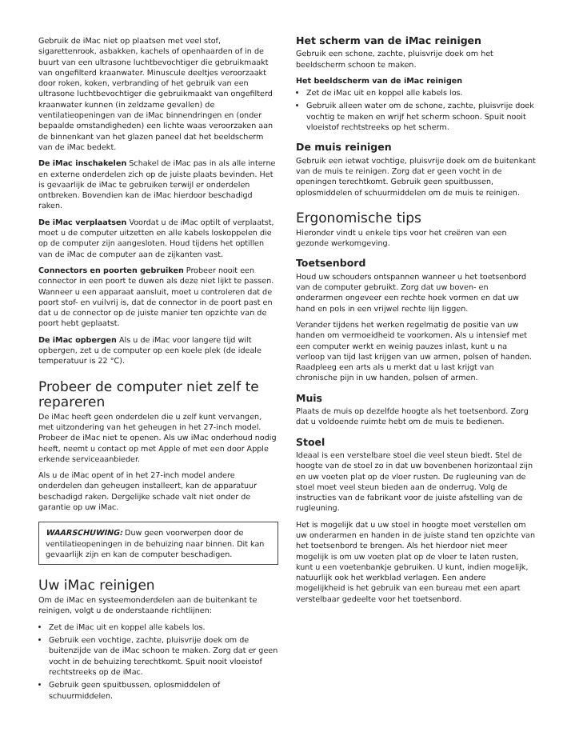Gebruik de iMac niet op plaatsen met veel stof, sigarettenrook, asbakken, kachels of openhaarden of in de buurt van een ultrasone luchtbevochtiger die gebruikmaakt van ongefilterd kraanwater. Minuscule deeltjes veroorzaakt door roken, koken, verbranding of het gebruik van een ultrasone luchtbevochtiger die gebruikmaakt van ongefilterd kraanwater kunnen (in zeldzame gevallen) de ventilatieopeningen van de iMac binnendringen en (onder bepaalde omstandigheden) een lichte waas veroorzaken aan de binnenkant van het glazen paneel dat het beeldscherm van de iMac bedekt.
De iMac inschakelen Schakel de iMac pas in als alle interne en externe onderdelen zich op de juiste plaats bevinden. Het is gevaarlijk de iMac te gebruiken terwijl er onderdelen ontbreken. Bovendien kan de iMac hierdoor beschadigd raken.
De iMac verplaatsen Voordat u de iMac optilt of verplaatst, moet u de computer uitzetten en alle kabels loskoppelen die op de computer zijn aangesloten. Houd tijdens het optillen van de iMac de computer aan de zijkanten vast.
Connectors en poorten gebruiken Probeer nooit een connector in een poort te duwen als deze niet lijkt te passen. Wanneer u een apparaat aansluit, moet u controleren dat de poort stof- en vuilvrij is, dat de connector in de poort past en dat u de connector op de juiste manier ten opzichte van de poort hebt geplaatst.
De iMac opbergen Als u de iMac voor langere tijd wilt opbergen, zet u de computer op een koele plek (de ideale temperatuur is 22 °C).
Probeer de computer niet zelf te repareren
De iMac heeft geen onderdelen die u zelf kunt vervangen, met uitzondering van het geheugen in het 27-inch model. Probeer de iMac niet te openen. Als uw iMac onderhoud nodig heeft, neemt u contact op met Apple of met een door Apple erkende serviceaanbieder.
Als u de iMac opent of in het 27-inch model andere onderdelen dan geheugen installeert, kan de apparatuur beschadigd raken. Dergelijke schade valt niet onder de garantie op uw iMac.
WAARSCHUWING: Duw geen voorwerpen door de ventilatieopeningen in de behuizing naar binnen. Dit kan gevaarlijk zijn en kan de computer beschadigen.
Uw iMac reinigen
Om de iMac en systeemonderdelen aan de buitenkant te reinigen, volgt u de onderstaande richtlijnen:
Zet de iMac uit en koppel alle kabels los.
Gebruik een vochtige, zachte, pluisvrije doek om de buitenzijde van de iMac schoon te maken. Zorg dat er geen vocht in de behuizing terechtkomt. Spuit nooit vloeistof rechtstreeks op de iMac.
Gebruik geen spuitbussen, oplosmiddelen of schuurmiddelen.
Het scherm van de iMac reinigen
Gebruik een schone, zachte, pluisvrije doek om het beeldscherm schoon te maken.
Het beeldscherm van de iMac reinigen
Zet de iMac uit en koppel alle kabels los.
Gebruik alleen water om de schone, zachte, pluisvrije doek vochtig te maken en wrijf het scherm schoon. Spuit nooit vloeistof rechtstreeks op het scherm.
De muis reinigen
Gebruik een ietwat vochtige, pluisvrije doek om de buitenkant van de muis te reinigen. Zorg dat er geen vocht in de openingen terechtkomt. Gebruik geen spuitbussen, oplosmiddelen of schuurmiddelen om de muis te reinigen.
Ergonomische tips
Hieronder vindt u enkele tips voor het creëren van een gezonde werkomgeving.
Toetsenbord
Houd uw schouders ontspannen wanneer u het toetsenbord van de computer gebruikt. Zorg dat uw boven- en onderarmen ongeveer een rechte hoek vormen en dat uw hand en pols in een vrijwel rechte lijn liggen.
Verander tijdens het werken regelmatig de positie van uw handen om vermoeidheid te voorkomen. Als u intensief met een computer werkt en weinig pauzes inlast, kunt u na verloop van tijd last krijgen van uw armen, polsen of handen. Raadpleeg een arts als u merkt dat u last krijgt van chronische pijn in uw handen, polsen of armen.
Muis
Plaats de muis op dezelfde hoogte als het toetsenbord. Zorg dat u voldoende ruimte hebt om de muis te bedienen.
Stoel
Ideaal is een verstelbare stoel die veel steun biedt. Stel de hoogte van de stoel zo in dat uw bovenbenen horizontaal zijn en uw voeten plat op de vloer rusten. De rugleuning van de stoel moet veel steun bieden aan de onderrug. Volg de instructies van de fabrikant voor de juiste afstelling van de rugleuning.
Het is mogelijk dat u uw stoel in hoogte moet verstellen om uw onderarmen en handen in de juiste stand ten opzichte van het toetsenbord te brengen. Als het hierdoor niet meer mogelijk is om uw voeten plat op de vloer te laten rusten, kunt u een voetenbankje gebruiken. U kunt, indien mogelijk, natuurlijk ook het werkblad verlagen. Een andere mogelijkheid is het gebruik van een bureau met een apart verstelbaar gedeelte voor het toetsenbord.